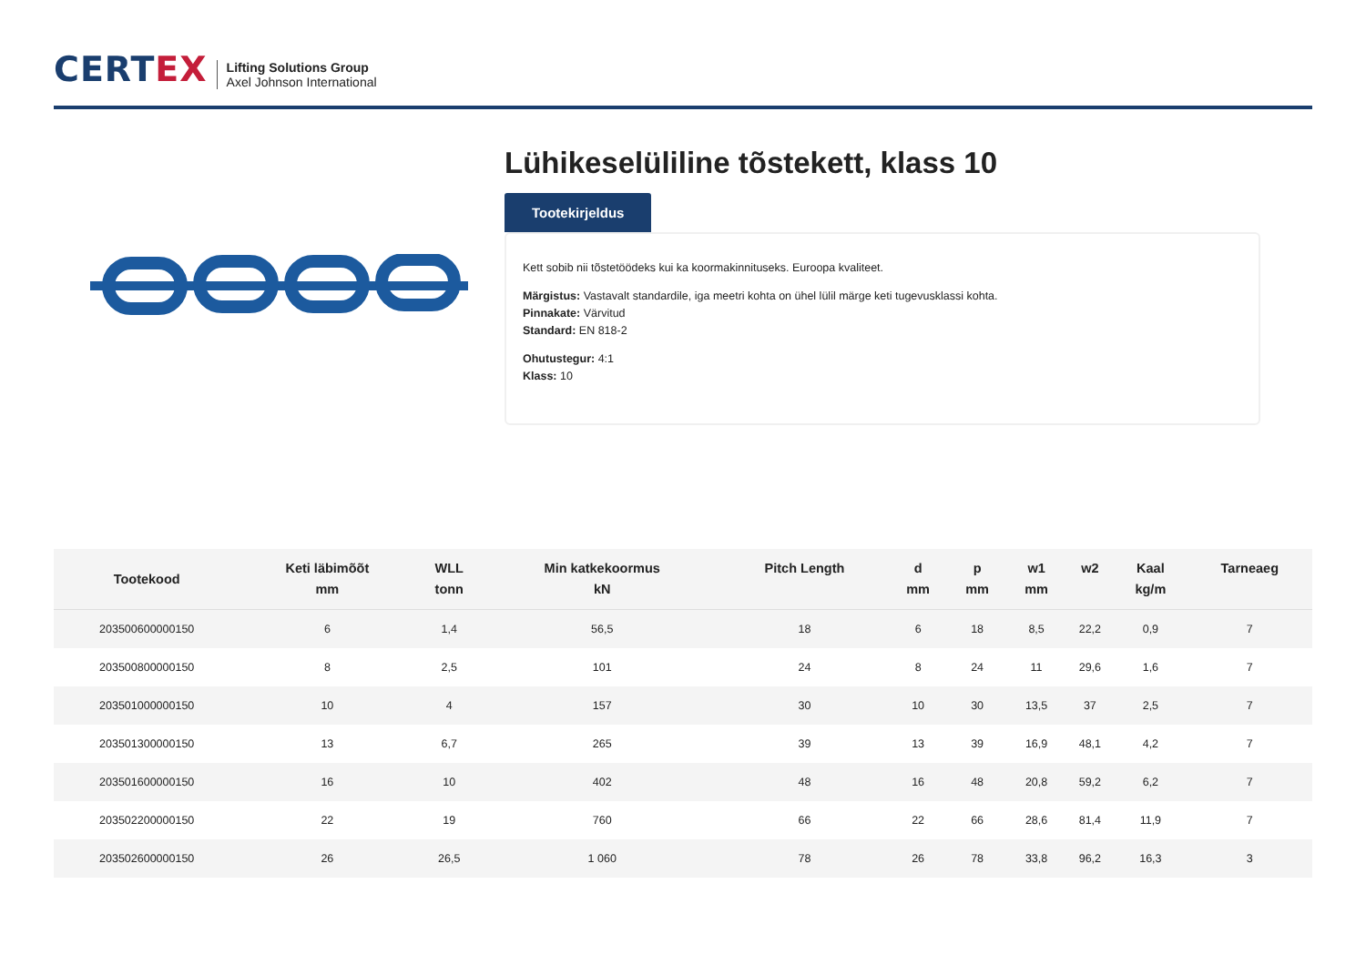CERTEX
Lifting Solutions Group
Axel Johnson International
Lühikeselüliline tõstekett, klass 10
Tootekirjeldus
Kett sobib nii tõstetöödeks kui ka koormakinnituseks. Euroopa kvaliteet.
Märgistus: Vastavalt standardile, iga meetri kohta on ühel lülil märge keti tugevusklassi kohta.
Pinnakate: Värvitud
Standard: EN 818-2
Ohutustegur: 4:1
Klass: 10
| Tootekood | Keti läbimõõt mm | WLL tonn | Min katkekoormus kN | Pitch Length | d mm | p mm | w1 mm | w2 | Kaal kg/m | Tarneaeg |
| --- | --- | --- | --- | --- | --- | --- | --- | --- | --- | --- |
| 203500600000150 | 6 | 1,4 | 56,5 | 18 | 6 | 18 | 8,5 | 22,2 | 0,9 | 7 |
| 203500800000150 | 8 | 2,5 | 101 | 24 | 8 | 24 | 11 | 29,6 | 1,6 | 7 |
| 203501000000150 | 10 | 4 | 157 | 30 | 10 | 30 | 13,5 | 37 | 2,5 | 7 |
| 203501300000150 | 13 | 6,7 | 265 | 39 | 13 | 39 | 16,9 | 48,1 | 4,2 | 7 |
| 203501600000150 | 16 | 10 | 402 | 48 | 16 | 48 | 20,8 | 59,2 | 6,2 | 7 |
| 203502200000150 | 22 | 19 | 760 | 66 | 22 | 66 | 28,6 | 81,4 | 11,9 | 7 |
| 203502600000150 | 26 | 26,5 | 1 060 | 78 | 26 | 78 | 33,8 | 96,2 | 16,3 | 3 |